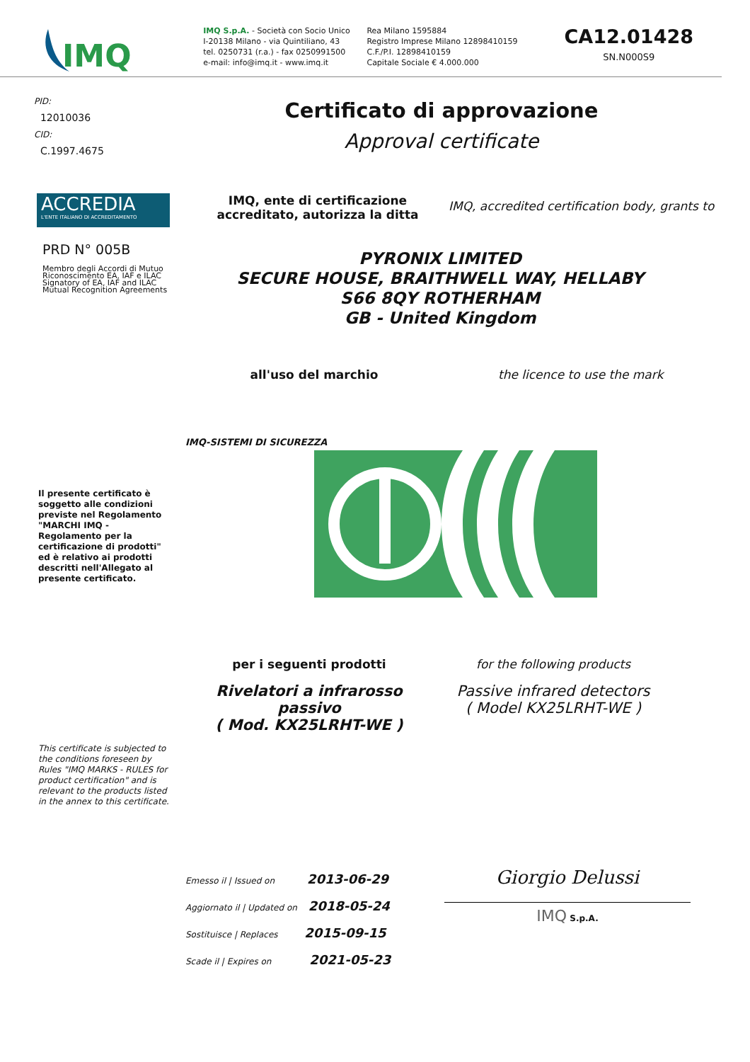IMQ
IMQ S.p.A. - Società con Socio Unico
I-20138 Milano - via Quintiliano, 43
tel. 0250731 (r.a.) - fax 0250991500
e-mail: info@imq.it - www.imq.it
Rea Milano 1595884
Registro Imprese Milano 12898410159
C.F./P.I. 12898410159
Capitale Sociale € 4.000.000
CA12.01428
SN.N000S9
PID:
12010036
CID:
C.1997.4675
Certificato di approvazione
Approval certificate
ACCREDIA
L'ENTE ITALIANO DI ACCREDITAMENTO
PRD N° 005B
Membro degli Accordi di Mutuo Riconoscimento EA, IAF e ILAC Signatory of EA, IAF and ILAC Mutual Recognition Agreements
IMQ, ente di certificazione accreditato, autorizza la ditta
IMQ, accredited certification body, grants to
PYRONIX LIMITED
SECURE HOUSE, BRAITHWELL WAY, HELLABY
S66 8QY ROTHERHAM
GB - United Kingdom
all'uso del marchio the licence to use the mark
IMQ-SISTEMI DI SICUREZZA
Il presente certificato è soggetto alle condizioni previste nel Regolamento "MARCHI IMQ - Regolamento per la certificazione di prodotti" ed è relativo ai prodotti descritti nell'Allegato al presente certificato.
per i seguenti prodotti
Rivelatori a infrarosso passivo
( Mod. KX25LRHT-WE )
for the following products
Passive infrared detectors
( Model KX25LRHT-WE )
This certificate is subjected to the conditions foreseen by Rules "IMQ MARKS - RULES for product certification" and is relevant to the products listed in the annex to this certificate.
Emesso il | Issued on 2013-06-29
Aggiornato il | Updated on 2018-05-24
Sostituisce | Replaces 2015-09-15
Scade il | Expires on 2021-05-23
Giorgio Delussi
IMQ S.p.A.